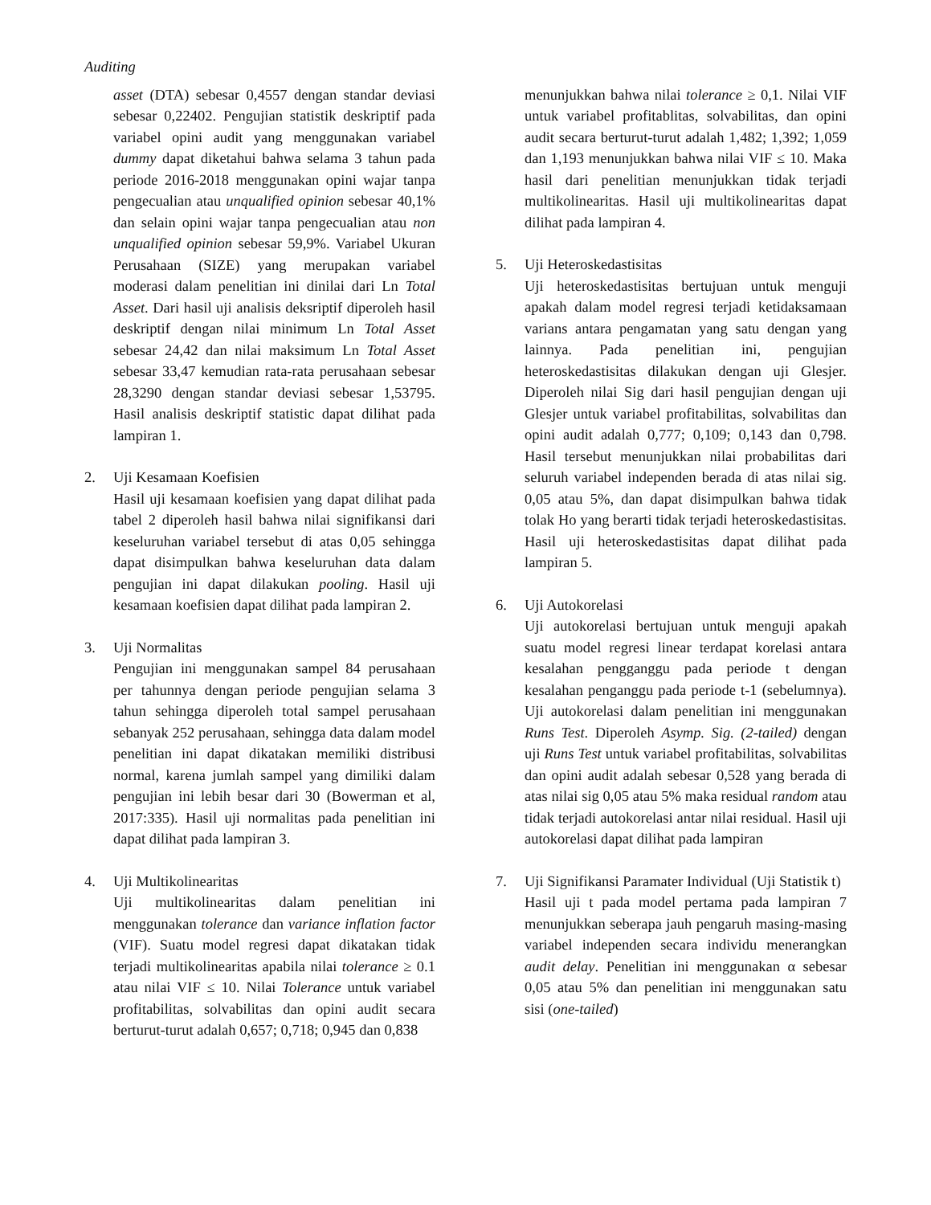Auditing
asset (DTA) sebesar 0,4557 dengan standar deviasi sebesar 0,22402. Pengujian statistik deskriptif pada variabel opini audit yang menggunakan variabel dummy dapat diketahui bahwa selama 3 tahun pada periode 2016-2018 menggunakan opini wajar tanpa pengecualian atau unqualified opinion sebesar 40,1% dan selain opini wajar tanpa pengecualian atau non unqualified opinion sebesar 59,9%. Variabel Ukuran Perusahaan (SIZE) yang merupakan variabel moderasi dalam penelitian ini dinilai dari Ln Total Asset. Dari hasil uji analisis deksriptif diperoleh hasil deskriptif dengan nilai minimum Ln Total Asset sebesar 24,42 dan nilai maksimum Ln Total Asset sebesar 33,47 kemudian rata-rata perusahaan sebesar 28,3290 dengan standar deviasi sebesar 1,53795. Hasil analisis deskriptif statistic dapat dilihat pada lampiran 1.
2. Uji Kesamaan Koefisien
Hasil uji kesamaan koefisien yang dapat dilihat pada tabel 2 diperoleh hasil bahwa nilai signifikansi dari keseluruhan variabel tersebut di atas 0,05 sehingga dapat disimpulkan bahwa keseluruhan data dalam pengujian ini dapat dilakukan pooling. Hasil uji kesamaan koefisien dapat dilihat pada lampiran 2.
3. Uji Normalitas
Pengujian ini menggunakan sampel 84 perusahaan per tahunnya dengan periode pengujian selama 3 tahun sehingga diperoleh total sampel perusahaan sebanyak 252 perusahaan, sehingga data dalam model penelitian ini dapat dikatakan memiliki distribusi normal, karena jumlah sampel yang dimiliki dalam pengujian ini lebih besar dari 30 (Bowerman et al, 2017:335). Hasil uji normalitas pada penelitian ini dapat dilihat pada lampiran 3.
4. Uji Multikolinearitas
Uji multikolinearitas dalam penelitian ini menggunakan tolerance dan variance inflation factor (VIF). Suatu model regresi dapat dikatakan tidak terjadi multikolinearitas apabila nilai tolerance ≥ 0.1 atau nilai VIF ≤ 10. Nilai Tolerance untuk variabel profitabilitas, solvabilitas dan opini audit secara berturut-turut adalah 0,657; 0,718; 0,945 dan 0,838
menunjukkan bahwa nilai tolerance ≥ 0,1. Nilai VIF untuk variabel profitablitas, solvabilitas, dan opini audit secara berturut-turut adalah 1,482; 1,392; 1,059 dan 1,193 menunjukkan bahwa nilai VIF ≤ 10. Maka hasil dari penelitian menunjukkan tidak terjadi multikolinearitas. Hasil uji multikolinearitas dapat dilihat pada lampiran 4.
5. Uji Heteroskedastisitas
Uji heteroskedastisitas bertujuan untuk menguji apakah dalam model regresi terjadi ketidaksamaan varians antara pengamatan yang satu dengan yang lainnya. Pada penelitian ini, pengujian heteroskedastisitas dilakukan dengan uji Glesjer. Diperoleh nilai Sig dari hasil pengujian dengan uji Glesjer untuk variabel profitabilitas, solvabilitas dan opini audit adalah 0,777; 0,109; 0,143 dan 0,798. Hasil tersebut menunjukkan nilai probabilitas dari seluruh variabel independen berada di atas nilai sig. 0,05 atau 5%, dan dapat disimpulkan bahwa tidak tolak Ho yang berarti tidak terjadi heteroskedastisitas. Hasil uji heteroskedastisitas dapat dilihat pada lampiran 5.
6. Uji Autokorelasi
Uji autokorelasi bertujuan untuk menguji apakah suatu model regresi linear terdapat korelasi antara kesalahan pengganggu pada periode t dengan kesalahan penganggu pada periode t-1 (sebelumnya). Uji autokorelasi dalam penelitian ini menggunakan Runs Test. Diperoleh Asymp. Sig. (2-tailed) dengan uji Runs Test untuk variabel profitabilitas, solvabilitas dan opini audit adalah sebesar 0,528 yang berada di atas nilai sig 0,05 atau 5% maka residual random atau tidak terjadi autokorelasi antar nilai residual. Hasil uji autokorelasi dapat dilihat pada lampiran
7. Uji Signifikansi Paramater Individual (Uji Statistik t)
Hasil uji t pada model pertama pada lampiran 7 menunjukkan seberapa jauh pengaruh masing-masing variabel independen secara individu menerangkan audit delay. Penelitian ini menggunakan α sebesar 0,05 atau 5% dan penelitian ini menggunakan satu sisi (one-tailed)